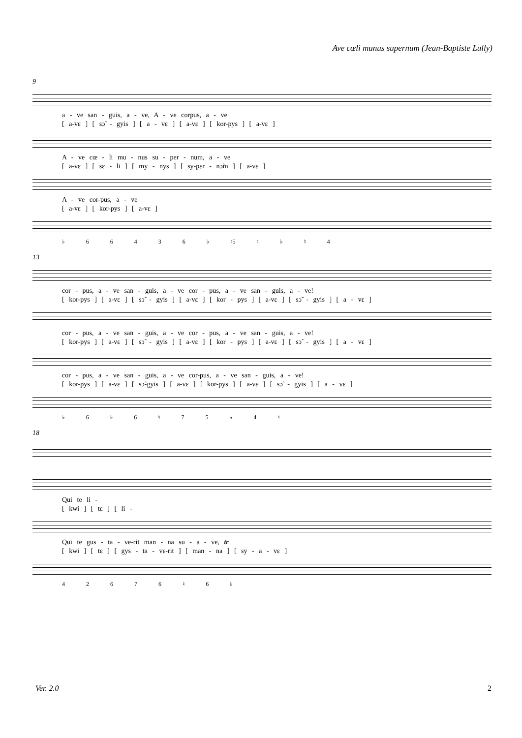Ave cœli munus supernum (Jean-Baptiste Lully)
9
a - ve san - guis, a - ve, A - ve corpus, a - ve
[ a-vɛ ] [ sɔ̃ - gyis ] [ a - vɛ ] [ a-vɛ ] [ kor-pys ] [ a-vɛ ]
A - ve cœ - li mu - nus su - per - num, a - ve
[ a-vɛ ] [ sɛ - li ] [ my - nys ] [ sy-pɛr - nɔ̃m ] [ a-vɛ ]
A - ve cor-pus, a - ve
[ a-vɛ ] [ kor-pys ] [ a-vɛ ]
♭ 6 6 4 3 6 ♭ ♮5 ♮ ♭ ♮ 4
13
cor - pus, a - ve san - guis, a - ve cor - pus, a - ve san - guis, a - ve!
[ kor-pys ] [ a-vɛ ] [ sɔ̃ - gyis ] [ a-vɛ ] [ kor - pys ] [ a-vɛ ] [ sɔ̃ - gyis ] [ a - vɛ ]
cor - pus, a - ve san - guis, a - ve cor - pus, a - ve san - guis, a - ve!
[ kor-pys ] [ a-vɛ ] [ sɔ̃ - gyis ] [ a-vɛ ] [ kor - pys ] [ a-vɛ ] [ sɔ̃ - gyis ] [ a - vɛ ]
cor - pus, a - ve san - guis, a - ve cor-pus, a - ve san - guis, a - ve!
[ kor-pys ] [ a-vɛ ] [ sɔ̃-gyis ] [ a-vɛ ] [ kor-pys ] [ a-vɛ ] [ sɔ̃ - gyis ] [ a - vɛ ]
♭ 6 ♭ 6 ♮ 7 5 ♭ 4 ♮
18
Qui te li -
[ kwi ] [ tɛ ] [ li -
Qui te gus - ta - ve-rit man - na su - a - ve, tr
[ kwi ] [ tɛ ] [ gys - ta - vɛ-rit ] [ man - na ] [ sy - a - vɛ ]
4 2 6 7 6 ♮ 6 ♭
Ver. 2.0 2